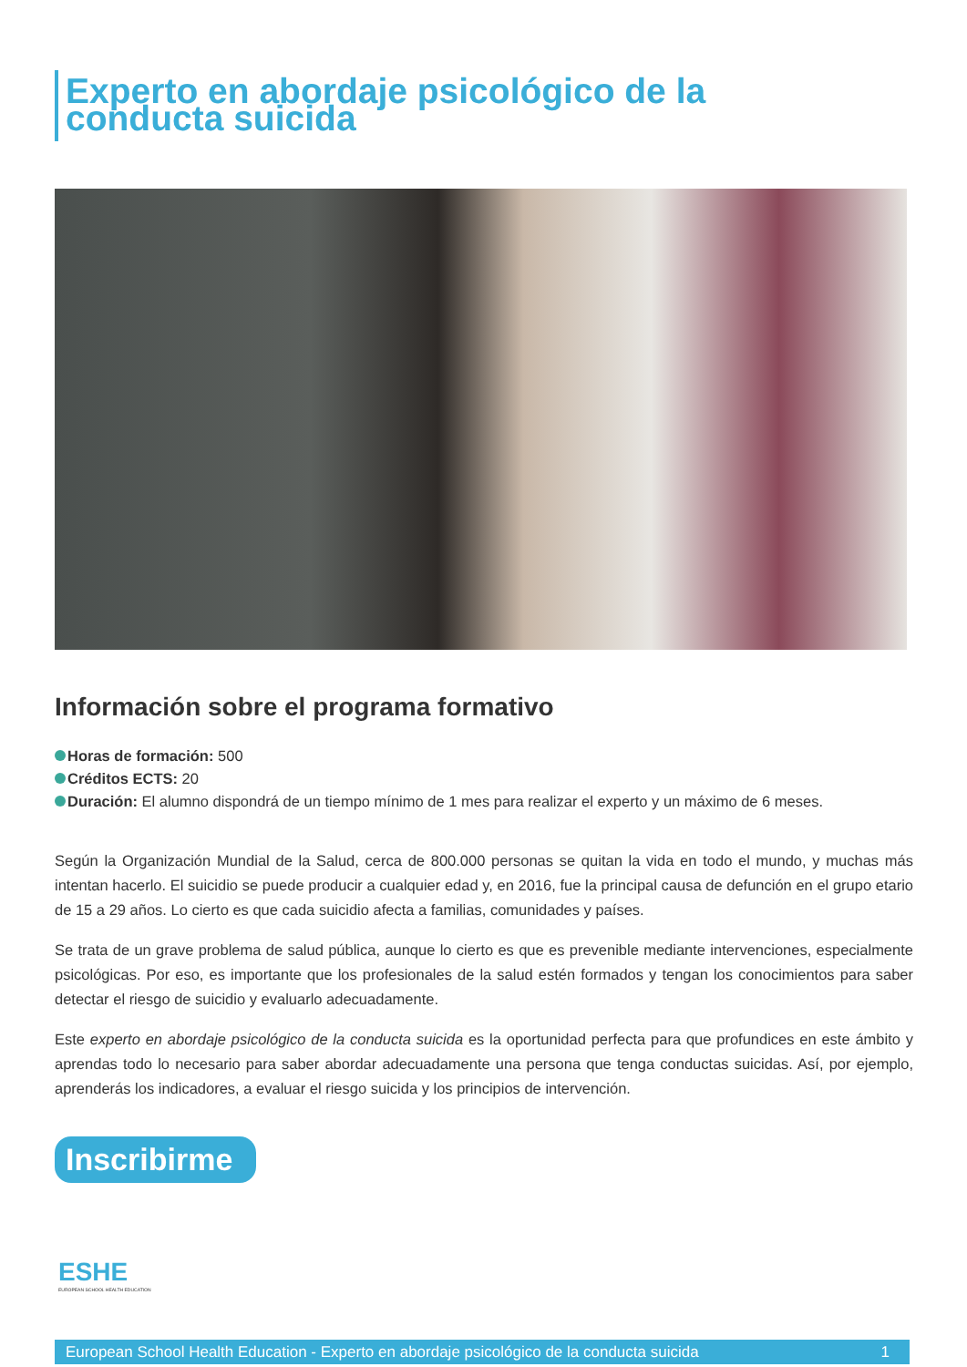Experto en abordaje psicológico de la conducta suicida
Información sobre el programa formativo
Horas de formación: 500
Créditos ECTS: 20
Duración: El alumno dispondrá de un tiempo mínimo de 1 mes para realizar el experto y un máximo de 6 meses.
Según la Organización Mundial de la Salud, cerca de 800.000 personas se quitan la vida en todo el mundo, y muchas más intentan hacerlo. El suicidio se puede producir a cualquier edad y, en 2016, fue la principal causa de defunción en el grupo etario de 15 a 29 años. Lo cierto es que cada suicidio afecta a familias, comunidades y países.
Se trata de un grave problema de salud pública, aunque lo cierto es que es prevenible mediante intervenciones, especialmente psicológicas. Por eso, es importante que los profesionales de la salud estén formados y tengan los conocimientos para saber detectar el riesgo de suicidio y evaluarlo adecuadamente.
Este experto en abordaje psicológico de la conducta suicida es la oportunidad perfecta para que profundices en este ámbito y aprendas todo lo necesario para saber abordar adecuadamente una persona que tenga conductas suicidas. Así, por ejemplo, aprenderás los indicadores, a evaluar el riesgo suicida y los principios de intervención.
Inscribirme
ESHE
EUROPEAN SCHOOL HEALTH EDUCATION
European School Health Education - Experto en abordaje psicológico de la conducta suicida 1